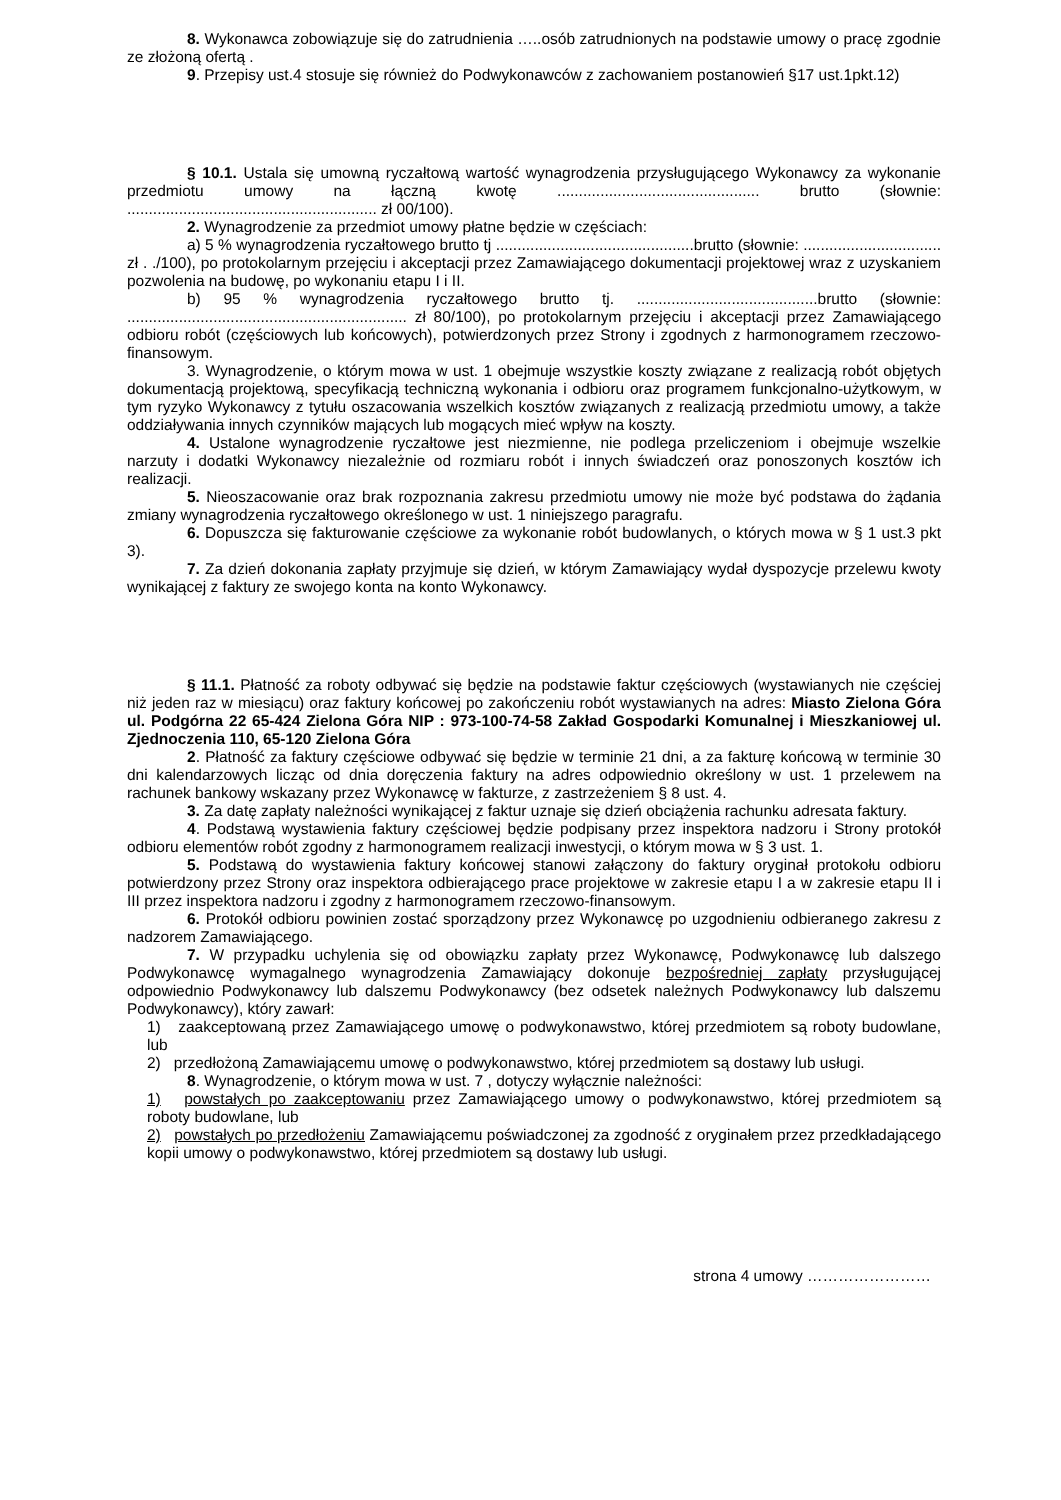8. Wykonawca zobowiązuje się do zatrudnienia …..osób zatrudnionych na podstawie umowy o pracę zgodnie ze złożoną ofertą .
9. Przepisy ust.4 stosuje się również do Podwykonawców z zachowaniem postanowień §17 ust.1pkt.12)
§ 10.1. Ustala się umowną ryczałtową wartość wynagrodzenia przysługującego Wykonawcy za wykonanie przedmiotu umowy na łączną kwotę ............................................... brutto (słownie: .......................................................... zł 00/100).
2. Wynagrodzenie za przedmiot umowy płatne będzie w częściach:
a) 5 % wynagrodzenia ryczałtowego brutto tj ..............................................brutto (słownie: ................................ zł . ./100), po protokolarnym przejęciu i akceptacji przez Zamawiającego dokumentacji projektowej wraz z uzyskaniem pozwolenia na budowę, po wykonaniu etapu I i II.
b) 95 % wynagrodzenia ryczałtowego brutto tj. ..........................................brutto (słownie: ................................................................. zł 80/100), po protokolarnym przejęciu i akceptacji przez Zamawiającego odbioru robót (częściowych lub końcowych), potwierdzonych przez Strony i zgodnych z harmonogramem rzeczowo-finansowym.
3. Wynagrodzenie, o którym mowa w ust. 1 obejmuje wszystkie koszty związane z realizacją robót objętych dokumentacją projektową, specyfikacją techniczną wykonania i odbioru oraz programem funkcjonalno-użytkowym, w tym ryzyko Wykonawcy z tytułu oszacowania wszelkich kosztów związanych z realizacją przedmiotu umowy, a także oddziaływania innych czynników mających lub mogących mieć wpływ na koszty.
4. Ustalone wynagrodzenie ryczałtowe jest niezmienne, nie podlega przeliczeniom i obejmuje wszelkie narzuty i dodatki Wykonawcy niezależnie od rozmiaru robót i innych świadczeń oraz ponoszonych kosztów ich realizacji.
5. Nieoszacowanie oraz brak rozpoznania zakresu przedmiotu umowy nie może być podstawa do żądania zmiany wynagrodzenia ryczałtowego określonego w ust. 1 niniejszego paragrafu.
6. Dopuszcza się fakturowanie częściowe za wykonanie robót budowlanych, o których mowa w § 1 ust.3 pkt 3).
7. Za dzień dokonania zapłaty przyjmuje się dzień, w którym Zamawiający wydał dyspozycje przelewu kwoty wynikającej z faktury ze swojego konta na konto Wykonawcy.
§ 11.1. Płatność za roboty odbywać się będzie na podstawie faktur częściowych (wystawianych nie częściej niż jeden raz w miesiącu) oraz faktury końcowej po zakończeniu robót wystawianych na adres: Miasto Zielona Góra ul. Podgórna 22 65-424 Zielona Góra NIP : 973-100-74-58 Zakład Gospodarki Komunalnej i Mieszkaniowej ul. Zjednoczenia 110, 65-120 Zielona Góra
2. Płatność za faktury częściowe odbywać się będzie w terminie 21 dni, a za fakturę końcową w terminie 30 dni kalendarzowych licząc od dnia doręczenia faktury na adres odpowiednio określony w ust. 1 przelewem na rachunek bankowy wskazany przez Wykonawcę w fakturze, z zastrzeżeniem § 8 ust. 4.
3. Za datę zapłaty należności wynikającej z faktur uznaje się dzień obciążenia rachunku adresata faktury.
4. Podstawą wystawienia faktury częściowej będzie podpisany przez inspektora nadzoru i Strony protokół odbioru elementów robót zgodny z harmonogramem realizacji inwestycji, o którym mowa w § 3 ust. 1.
5. Podstawą do wystawienia faktury końcowej stanowi załączony do faktury oryginał protokołu odbioru potwierdzony przez Strony oraz inspektora odbierającego prace projektowe w zakresie etapu I a w zakresie etapu II i III przez inspektora nadzoru i zgodny z harmonogramem rzeczowo-finansowym.
6. Protokół odbioru powinien zostać sporządzony przez Wykonawcę po uzgodnieniu odbieranego zakresu z nadzorem Zamawiającego.
7. W przypadku uchylenia się od obowiązku zapłaty przez Wykonawcę, Podwykonawcę lub dalszego Podwykonawcę wymagalnego wynagrodzenia Zamawiający dokonuje bezpośredniej zapłaty przysługującej odpowiednio Podwykonawcy lub dalszemu Podwykonawcy (bez odsetek należnych Podwykonawcy lub dalszemu Podwykonawcy), który zawarł:
1) zaakceptowaną przez Zamawiającego umowę o podwykonawstwo, której przedmiotem są roboty budowlane, lub
2) przedłożoną Zamawiającemu umowę o podwykonawstwo, której przedmiotem są dostawy lub usługi.
8. Wynagrodzenie, o którym mowa w ust. 7 , dotyczy wyłącznie należności:
1) powstałych po zaakceptowaniu przez Zamawiającego umowy o podwykonawstwo, której przedmiotem są roboty budowlane, lub
2) powstałych po przedłożeniu Zamawiającemu poświadczonej za zgodność z oryginałem przez przedkładającego kopii umowy o podwykonawstwo, której przedmiotem są dostawy lub usługi.
strona 4 umowy ……………………